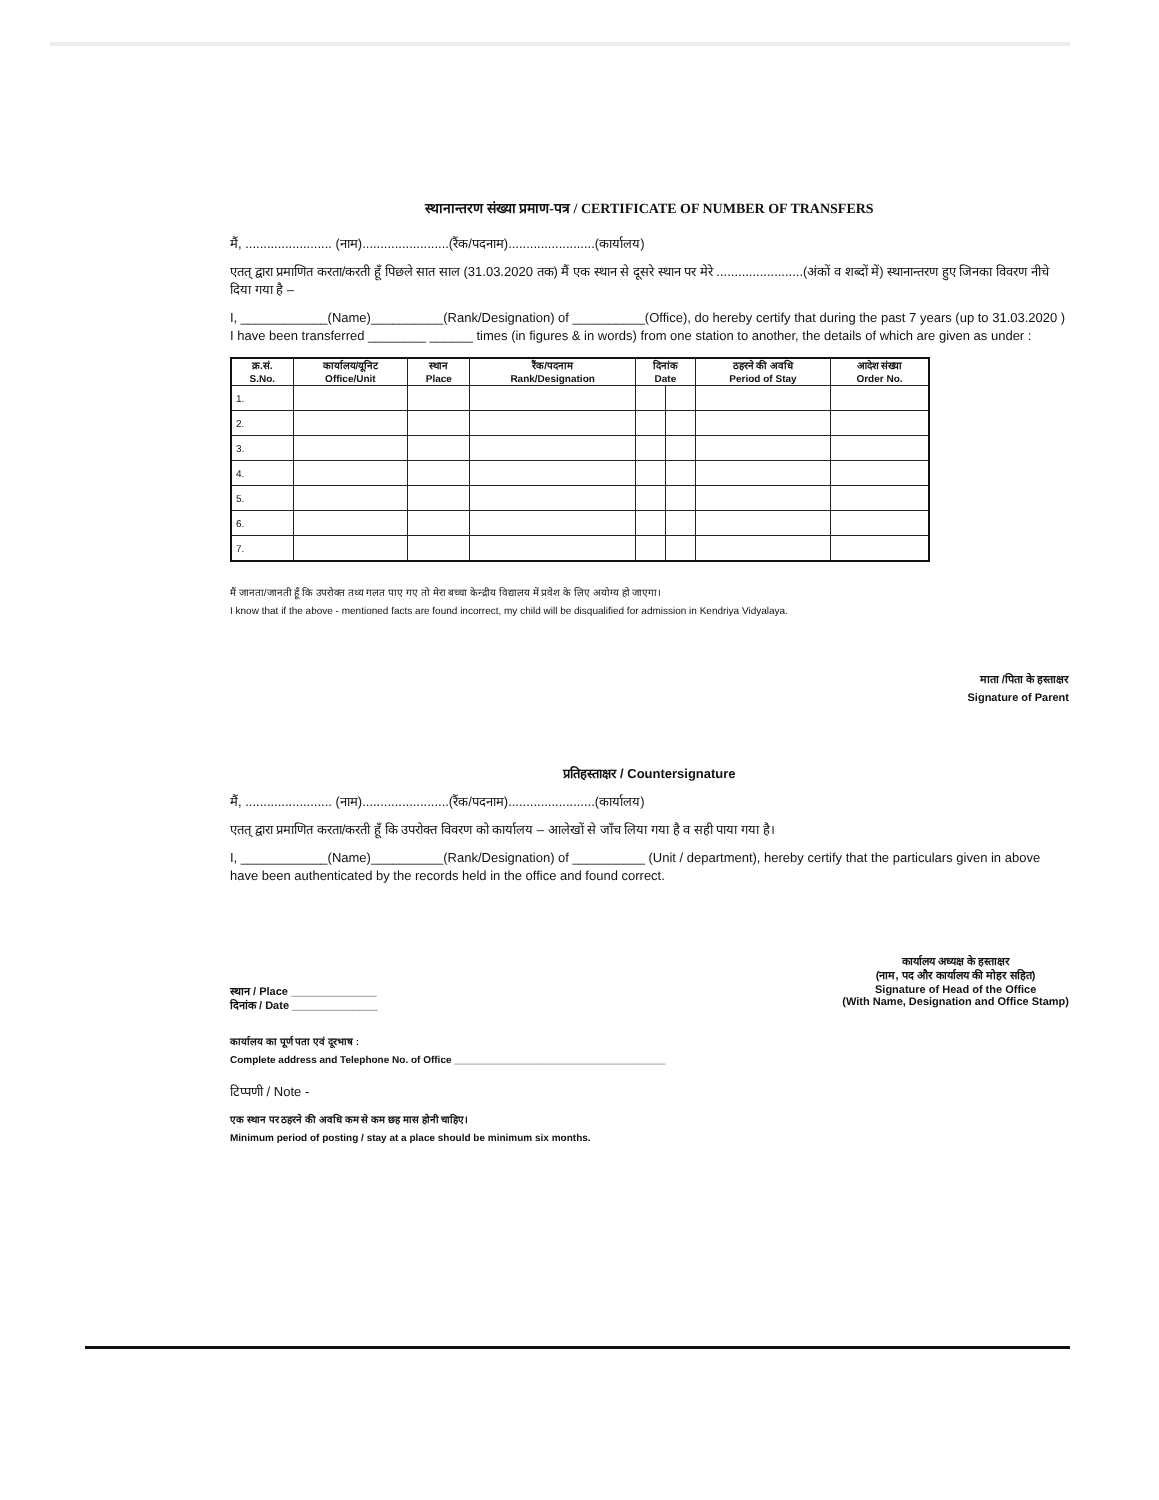स्थानान्तरण संख्या प्रमाण-पत्र / CERTIFICATE OF NUMBER OF TRANSFERS
मैं, ........................ (नाम)........................(रैंक/पदनाम)........................(कार्यालय)
एतत् द्वारा प्रमाणित करता/करती हूँ पिछले सात साल (31.03.2020 तक) मैं एक स्थान से दूसरे स्थान पर मेरे ........................(अंकों व शब्दों में) स्थानान्तरण हुए जिनका विवरण नीचे दिया गया है –
I, ____________(Name)__________(Rank/Designation) of __________(Office), do hereby certify that during the past 7 years (up to 31.03.2020 ) I have been transferred ________ ______ times (in figures & in words) from one station to another, the details of which are given as under :
| क्र.सं. S.No. | कार्यालय/यूनिट Office/Unit | स्थान Place | रैंक/पदनाम Rank/Designation | दिनांक Date | | ठहरने की अवधि Period of Stay | आदेश संख्या Order No. |
| --- | --- | --- | --- | --- | --- | --- | --- |
| 1. | | | | | | | |
| 2. | | | | | | | |
| 3. | | | | | | | |
| 4. | | | | | | | |
| 5. | | | | | | | |
| 6. | | | | | | | |
| 7. | | | | | | | |
मैं जानता/जानती हूँ कि उपरोक्त तथ्य गलत पाए गए तो मेरा बच्चा केन्द्रीय विद्यालय में प्रवेश के लिए अयोग्य हो जाएगा।
I know that if the above - mentioned facts are found incorrect, my child will be disqualified for admission in Kendriya Vidyalaya.
माता /पिता के हस्ताक्षर
Signature of Parent
प्रतिहस्ताक्षर / Countersignature
मैं, ........................ (नाम)........................(रैंक/पदनाम)........................(कार्यालय)
एतत् द्वारा प्रमाणित करता/करती हूँ कि उपरोक्त विवरण को कार्यालय – आलेखों से जाँच लिया गया है व सही पाया गया है।
I, ____________(Name)__________(Rank/Designation) of __________ (Unit / department), hereby certify that the particulars given in above have been authenticated by the records held in the office and found correct.
स्थान / Place ______________
दिनांक / Date ______________
कार्यालय अध्यक्ष के हस्ताक्षर
(नाम, पद और कार्यालय की मोहर सहित)
Signature of Head of the Office
(With Name, Designation and Office Stamp)
कार्यालय का पूर्ण पता एवं दूरभाष :
Complete address and Telephone No. of Office ______________________________________
टिप्पणी / Note -
एक स्थान पर ठहरने की अवधि कम से कम छह मास होनी चाहिए।
Minimum period of posting / stay at a place should be minimum six months.